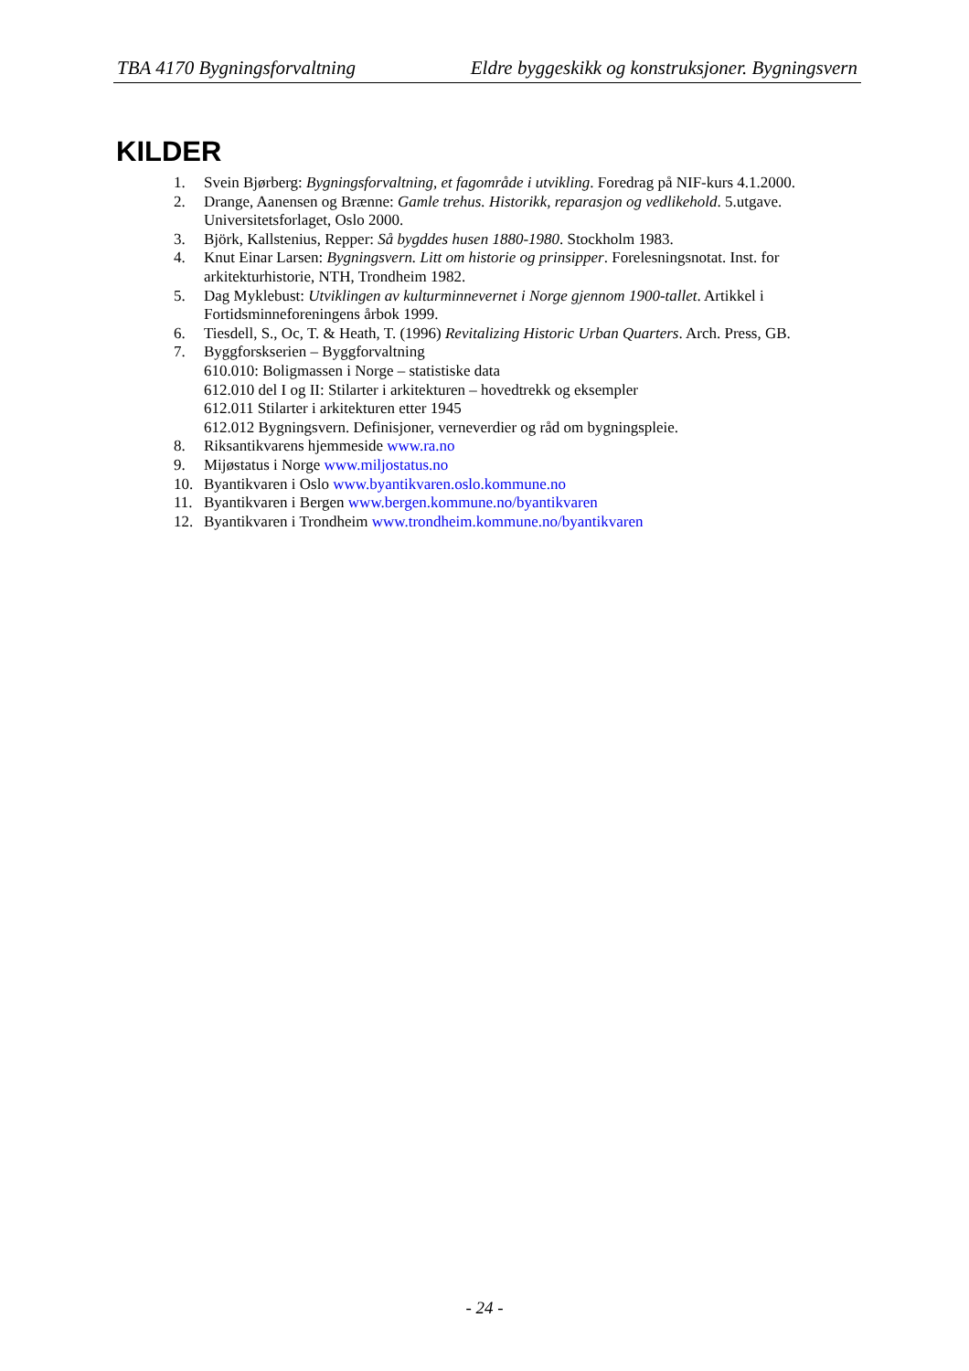TBA 4170 Bygningsforvaltning Eldre byggeskikk og konstruksjoner. Bygningsvern
KILDER
1. Svein Bjørberg: Bygningsforvaltning, et fagområde i utvikling. Foredrag på NIF-kurs 4.1.2000.
2. Drange, Aanensen og Brænne: Gamle trehus. Historikk, reparasjon og vedlikehold. 5.utgave. Universitetsforlaget, Oslo 2000.
3. Björk, Kallstenius, Repper: Så bygddes husen 1880-1980. Stockholm 1983.
4. Knut Einar Larsen: Bygningsvern. Litt om historie og prinsipper. Forelesningsnotat. Inst. for arkitekturhistorie, NTH, Trondheim 1982.
5. Dag Myklebust: Utviklingen av kulturminnevernet i Norge gjennom 1900-tallet. Artikkel i Fortidsminneforeningens årbok 1999.
6. Tiesdell, S., Oc, T. & Heath, T. (1996) Revitalizing Historic Urban Quarters. Arch. Press, GB.
7. Byggforskserien – Byggforvaltning
610.010: Boligmassen i Norge – statistiske data
612.010 del I og II: Stilarter i arkitekturen – hovedtrekk og eksempler
612.011 Stilarter i arkitekturen etter 1945
612.012 Bygningsvern. Definisjoner, verneverdier og råd om bygningspleie.
8. Riksantikvarens hjemmeside www.ra.no
9. Mijøstatus i Norge www.miljostatus.no
10. Byantikvaren i Oslo www.byantikvaren.oslo.kommune.no
11. Byantikvaren i Bergen www.bergen.kommune.no/byantikvaren
12. Byantikvaren i Trondheim www.trondheim.kommune.no/byantikvaren
- 24 -